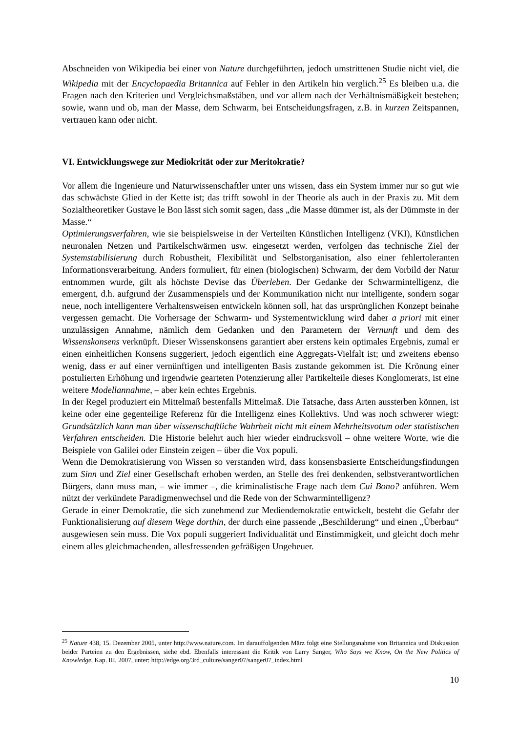Abschneiden von Wikipedia bei einer von Nature durchgeführten, jedoch umstrittenen Studie nicht viel, die Wikipedia mit der Encyclopaedia Britannica auf Fehler in den Artikeln hin verglich.<sup>25</sup> Es bleiben u.a. die Fragen nach den Kriterien und Vergleichsmaßstäben, und vor allem nach der Verhältnismäßigkeit bestehen; sowie, wann und ob, man der Masse, dem Schwarm, bei Entscheidungsfragen, z.B. in kurzen Zeitspannen, vertrauen kann oder nicht.
VI. Entwicklungswege zur Mediokrität oder zur Meritokratie?
Vor allem die Ingenieure und Naturwissenschaftler unter uns wissen, dass ein System immer nur so gut wie das schwächste Glied in der Kette ist; das trifft sowohl in der Theorie als auch in der Praxis zu. Mit dem Sozialtheoretiker Gustave le Bon lässt sich somit sagen, dass „die Masse dümmer ist, als der Dümmste in der Masse.“
Optimierungsverfahren, wie sie beispielsweise in der Verteilten Künstlichen Intelligenz (VKI), Künstlichen neuronalen Netzen und Partikelschwärmen usw. eingesetzt werden, verfolgen das technische Ziel der Systemstabilisierung durch Robustheit, Flexibilität und Selbstorganisation, also einer fehlertoleranten Informationsverarbeitung. Anders formuliert, für einen (biologischen) Schwarm, der dem Vorbild der Natur entnommen wurde, gilt als höchste Devise das Überleben. Der Gedanke der Schwarmintelligenz, die emergent, d.h. aufgrund der Zusammenspiels und der Kommunikation nicht nur intelligente, sondern sogar neue, noch intelligentere Verhaltensweisen entwickeln können soll, hat das ursprünglichen Konzept beinahe vergessen gemacht. Die Vorhersage der Schwarm- und Systementwicklung wird daher a priori mit einer unzulässigen Annahme, nämlich dem Gedanken und den Parametern der Vernunft und dem des Wissenskonsens verknüpft. Dieser Wissenskonsens garantiert aber erstens kein optimales Ergebnis, zumal er einen einheitlichen Konsens suggeriert, jedoch eigentlich eine Aggregats-Vielfalt ist; und zweitens ebenso wenig, dass er auf einer vernünftigen und intelligenten Basis zustande gekommen ist. Die Krönung einer postulierten Erhöhung und irgendwie gearteten Potenzierung aller Partikelteile dieses Konglomerats, ist eine weitere Modellannahme, – aber kein echtes Ergebnis.
In der Regel produziert ein Mittelmaß bestenfalls Mittelmaß. Die Tatsache, dass Arten aussterben können, ist keine oder eine gegenteilige Referenz für die Intelligenz eines Kollektivs. Und was noch schwerer wiegt: Grundsätzlich kann man über wissenschaftliche Wahrheit nicht mit einem Mehrheitsvotum oder statistischen Verfahren entscheiden. Die Historie belehrt auch hier wieder eindrucksvoll – ohne weitere Worte, wie die Beispiele von Galilei oder Einstein zeigen – über die Vox populi.
Wenn die Demokratisierung von Wissen so verstanden wird, dass konsensbasierte Entscheidungsfindungen zum Sinn und Ziel einer Gesellschaft erhoben werden, an Stelle des frei denkenden, selbstverantwortlichen Bürgers, dann muss man, – wie immer –, die kriminalistische Frage nach dem Cui Bono? anführen. Wem nützt der verkündete Paradigmenwechsel und die Rede von der Schwarmintelligenz?
Gerade in einer Demokratie, die sich zunehmend zur Mediendemokratie entwickelt, besteht die Gefahr der Funktionalisierung auf diesem Wege dorthin, der durch eine passende „Beschilderung“ und einen „Überbau“ ausgewiesen sein muss. Die Vox populi suggeriert Individualität und Einstimmigkeit, und gleicht doch mehr einem alles gleichmachenden, allesfressenden gefräßigen Ungeheuer.
<sup>25</sup> Nature 438, 15. Dezember 2005, unter http://www.nature.com. Im darauffolgenden März folgt eine Stellungsnahme von Britannica und Diskussion beider Parteien zu den Ergebnissen, siehe ebd. Ebenfalls interessant die Kritik von Larry Sanger, Who Says we Know, On the New Politics of Knowledge, Kap. III, 2007, unter: http://edge.org/3rd_culture/sanger07/sanger07_index.html
10